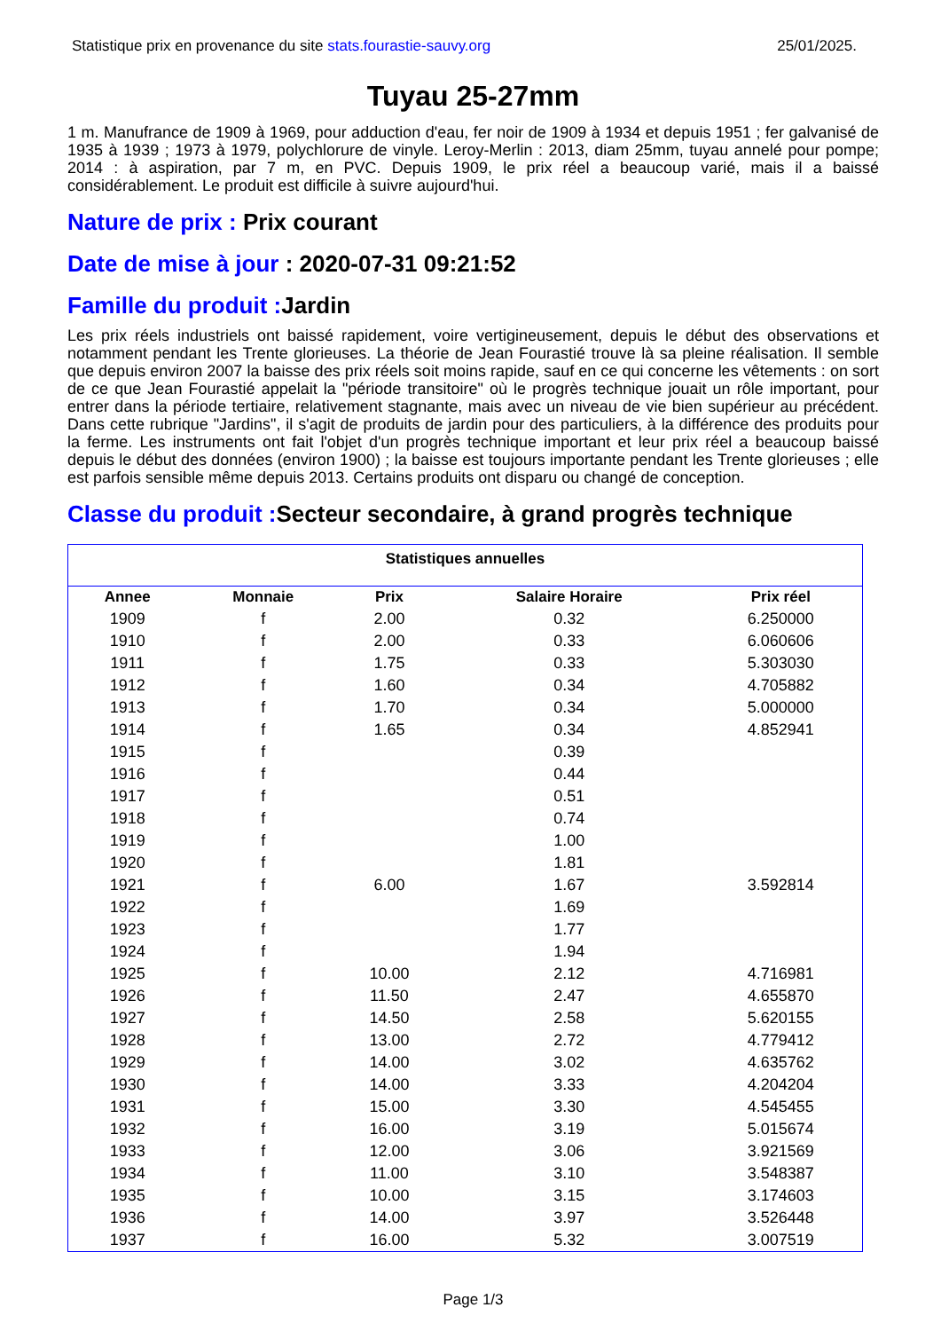Statistique prix en provenance du site stats.fourastie-sauvy.org 25/01/2025.
Tuyau 25-27mm
1 m. Manufrance de 1909 à 1969, pour adduction d'eau, fer noir de 1909 à 1934 et depuis 1951 ; fer galvanisé de 1935 à 1939 ; 1973 à 1979, polychlorure de vinyle. Leroy-Merlin : 2013, diam 25mm, tuyau annelé pour pompe; 2014 : à aspiration, par 7 m, en PVC. Depuis 1909, le prix réel a beaucoup varié, mais il a baissé considérablement. Le produit est difficile à suivre aujourd'hui.
Nature de prix : Prix courant
Date de mise à jour : 2020-07-31 09:21:52
Famille du produit : Jardin
Les prix réels industriels ont baissé rapidement, voire vertigineusement, depuis le début des observations et notamment pendant les Trente glorieuses. La théorie de Jean Fourastié trouve là sa pleine réalisation. Il semble que depuis environ 2007 la baisse des prix réels soit moins rapide, sauf en ce qui concerne les vêtements : on sort de ce que Jean Fourastié appelait la "période transitoire" où le progrès technique jouait un rôle important, pour entrer dans la période tertiaire, relativement stagnante, mais avec un niveau de vie bien supérieur au précédent. Dans cette rubrique "Jardins", il s'agit de produits de jardin pour des particuliers, à la différence des produits pour la ferme. Les instruments ont fait l'objet d'un progrès technique important et leur prix réel a beaucoup baissé depuis le début des données (environ 1900) ; la baisse est toujours importante pendant les Trente glorieuses ; elle est parfois sensible même depuis 2013. Certains produits ont disparu ou changé de conception.
Classe du produit : Secteur secondaire, à grand progrès technique
Statistiques annuelles
| Annee | Monnaie | Prix | Salaire Horaire | Prix réel |
| --- | --- | --- | --- | --- |
| 1909 | f | 2.00 | 0.32 | 6.250000 |
| 1910 | f | 2.00 | 0.33 | 6.060606 |
| 1911 | f | 1.75 | 0.33 | 5.303030 |
| 1912 | f | 1.60 | 0.34 | 4.705882 |
| 1913 | f | 1.70 | 0.34 | 5.000000 |
| 1914 | f | 1.65 | 0.34 | 4.852941 |
| 1915 | f | | 0.39 | |
| 1916 | f | | 0.44 | |
| 1917 | f | | 0.51 | |
| 1918 | f | | 0.74 | |
| 1919 | f | | 1.00 | |
| 1920 | f | | 1.81 | |
| 1921 | f | 6.00 | 1.67 | 3.592814 |
| 1922 | f | | 1.69 | |
| 1923 | f | | 1.77 | |
| 1924 | f | | 1.94 | |
| 1925 | f | 10.00 | 2.12 | 4.716981 |
| 1926 | f | 11.50 | 2.47 | 4.655870 |
| 1927 | f | 14.50 | 2.58 | 5.620155 |
| 1928 | f | 13.00 | 2.72 | 4.779412 |
| 1929 | f | 14.00 | 3.02 | 4.635762 |
| 1930 | f | 14.00 | 3.33 | 4.204204 |
| 1931 | f | 15.00 | 3.30 | 4.545455 |
| 1932 | f | 16.00 | 3.19 | 5.015674 |
| 1933 | f | 12.00 | 3.06 | 3.921569 |
| 1934 | f | 11.00 | 3.10 | 3.548387 |
| 1935 | f | 10.00 | 3.15 | 3.174603 |
| 1936 | f | 14.00 | 3.97 | 3.526448 |
| 1937 | f | 16.00 | 5.32 | 3.007519 |
Page 1/3